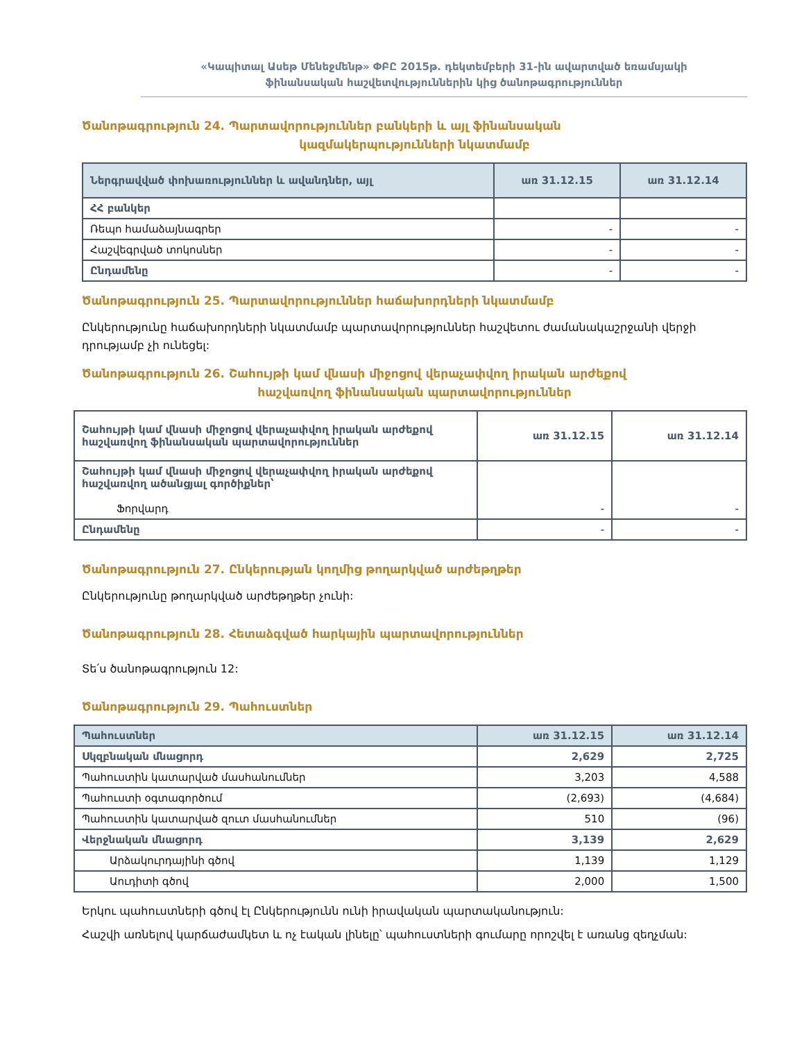«Կապիտալ Ասեթ Մենեջմենթ» ՓԲԸ 2015թ. դեկտեմբերի 31-ին ավարտված եռամսյակի
ֆինանսական հաշվետվություններին կից ծանոթագրություններ
Ծանոթագրություն 24. Պարտավորություններ բանկերի և այլ ֆինանսական
կազմակերպությունների նկատմամբ
| Ներգրավված փոխառություններ և ավանդներ, այլ | առ 31.12.15 | առ 31.12.14 |
| --- | --- | --- |
| ՀՀ բանկեր | | |
| Ռեպո համաձայնագրեր | - | - |
| Հաշվեգրված տոկոսներ | - | - |
| Ընդամենը | - | - |
Ծանոթագրություն 25. Պարտավորություններ հաճախորդների նկատմամբ
Ընկերությունը հաճախորդների նկատմամբ պարտավորություններ հաշվետու ժամանակաշրջանի վերջի դրությամբ չի ունեցել:
Ծանոթագրություն 26. Շահույթի կամ վնասի միջոցով վերաչափվող իրական արժեքով
հաշվառվող ֆինանսական պարտավորություններ
| Շահույթի կամ վնասի միջոցով վերաչափվող իրական արժեքով հաշվառվող ֆինանսական պարտավորություններ | առ 31.12.15 | առ 31.12.14 |
| --- | --- | --- |
| Շահույթի կամ վնասի միջոցով վերաչափվող իրական արժեքով հաշվառվող ածանցյալ գործիքներ՝ Ֆորվարդ | - | - |
| Ընդամենը | - | - |
Ծանոթագրություն 27. Ընկերության կողմից թողարկված արժեթղթեր
Ընկերությունը թողարկված արժեթղթեր չունի:
Ծանոթագրություն 28. Հետաձգված հարկային պարտավորություններ
Տե՛ս ծանոթագրություն 12:
Ծանոթագրություն 29. Պահուստներ
| Պահուստներ | առ 31.12.15 | առ 31.12.14 |
| --- | --- | --- |
| Սկզբնական մնացորդ | 2,629 | 2,725 |
| Պահուստին կատարված մասհանումներ | 3,203 | 4,588 |
| Պահուստի օգտագործում | (2,693) | (4,684) |
| Պահուստին կատարված զուտ մասհանումներ | 510 | (96) |
| Վերջնական մնացորդ | 3,139 | 2,629 |
| Արձակուրդայինի գծով | 1,139 | 1,129 |
| Աուդիտի գծով | 2,000 | 1,500 |
Երկու պահուստների գծով էլ Ընկերությունն ունի իրավական պարտականություն:
Հաշվի առնելով կարճաժամկետ և ոչ էական լինելը՝ պահուստների գումարը որոշվել է առանց զեղչման: